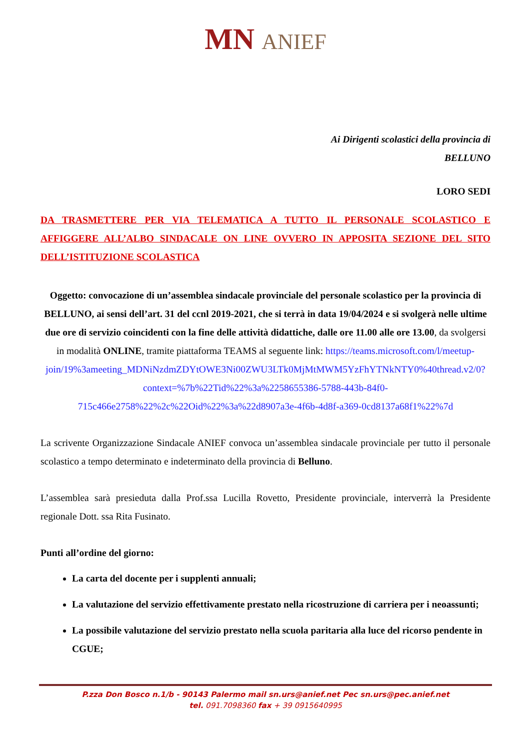MN ANIEF
Ai Dirigenti scolastici della provincia di
BELLUNO
LORO SEDI
DA TRASMETTERE PER VIA TELEMATICA A TUTTO IL PERSONALE SCOLASTICO E AFFIGGERE ALL’ALBO SINDACALE ON LINE OVVERO IN APPOSITA SEZIONE DEL SITO DELL’ISTITUZIONE SCOLASTICA
Oggetto: convocazione di un’assemblea sindacale provinciale del personale scolastico per la provincia di BELLUNO, ai sensi dell’art. 31 del ccnl 2019-2021, che si terrà in data 19/04/2024 e si svolgerà nelle ultime due ore di servizio coincidenti con la fine delle attività didattiche, dalle ore 11.00 alle ore 13.00, da svolgersi in modalità ONLINE, tramite piattaforma TEAMS al seguente link: https://teams.microsoft.com/l/meetup-join/19%3ameeting_MDNiNzdmZDYtOWE3Ni00ZWU3LTk0MjMtMWM5YzFhYTNkNTY0%40thread.v2/0?context=%7b%22Tid%22%3a%2258655386-5788-443b-84f0-715c466e2758%22%2c%22Oid%22%3a%22d8907a3e-4f6b-4d8f-a369-0cd8137a68f1%22%7d
La scrivente Organizzazione Sindacale ANIEF convoca un’assemblea sindacale provinciale per tutto il personale scolastico a tempo determinato e indeterminato della provincia di Belluno.
L’assemblea sarà presieduta dalla Prof.ssa Lucilla Rovetto, Presidente provinciale, interverrà la Presidente regionale Dott. ssa Rita Fusinato.
Punti all’ordine del giorno:
La carta del docente per i supplenti annuali;
La valutazione del servizio effettivamente prestato nella ricostruzione di carriera per i neoassunti;
La possibile valutazione del servizio prestato nella scuola paritaria alla luce del ricorso pendente in CGUE;
P.zza Don Bosco n.1/b - 90143 Palermo mail sn.urs@anief.net Pec sn.urs@pec.anief.net
tel. 091.7098360 fax + 39 0915640995